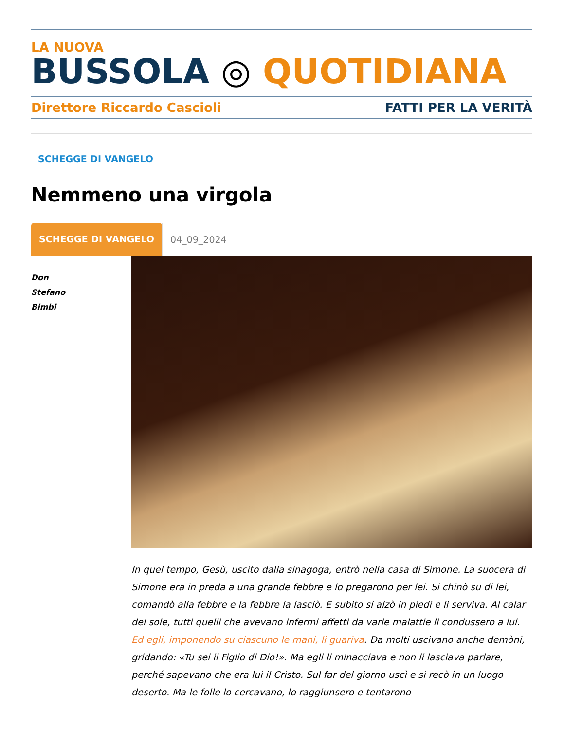LA NUOVA
BUSSOLA ◎ QUOTIDIANA
Direttore Riccardo Cascioli FATTI PER LA VERITÀ
SCHEGGE DI VANGELO
Nemmeno una virgola
SCHEGGE DI VANGELO 04_09_2024
Don
Stefano
Bimbi
In quel tempo, Gesù, uscito dalla sinagoga, entrò nella casa di Simone. La suocera di Simone era in preda a una grande febbre e lo pregarono per lei. Si chinò su di lei, comandò alla febbre e la febbre la lasciò. E subito si alzò in piedi e li serviva. Al calar del sole, tutti quelli che avevano infermi affetti da varie malattie li condussero a lui. Ed egli, imponendo su ciascuno le mani, li guariva. Da molti uscivano anche demòni, gridando: «Tu sei il Figlio di Dio!». Ma egli li minacciava e non li lasciava parlare, perché sapevano che era lui il Cristo. Sul far del giorno uscì e si recò in un luogo deserto. Ma le folle lo cercavano, lo raggiunsero e tentarono